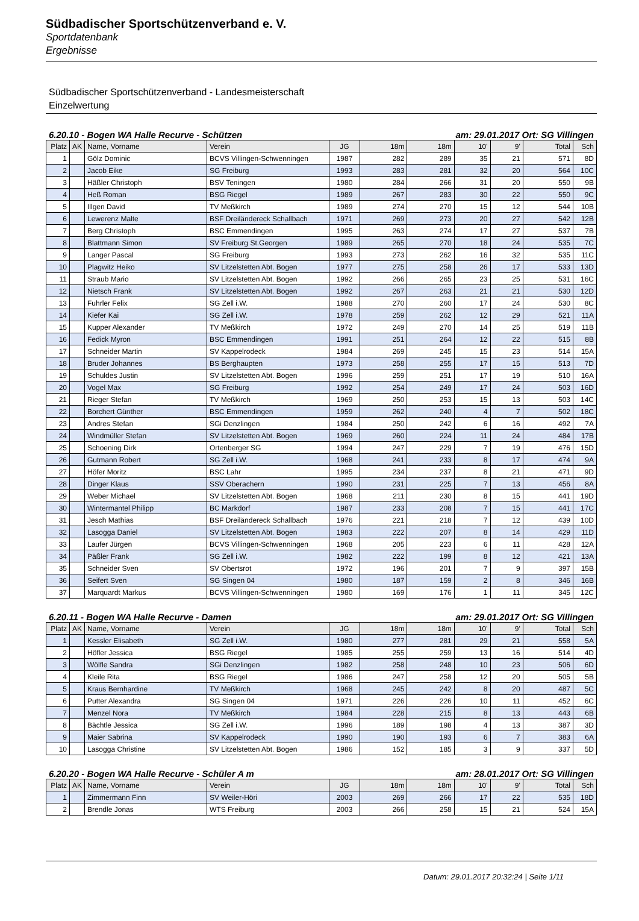Südbadischer Sportschützenverband e. V.
Sportdatenbank
Ergebnisse
Südbadischer Sportschützenverband - Landesmeisterschaft
Einzelwertung
6.20.10 - Bogen WA Halle Recurve - Schützen am: 29.01.2017 Ort: SG Villingen
| Platz | AK | Name, Vorname | Verein | JG | 18m | 18m | 10' | 9' | Total | Sch |
| --- | --- | --- | --- | --- | --- | --- | --- | --- | --- | --- |
| 1 | | Gölz Dominic | BCVS Villingen-Schwenningen | 1987 | 282 | 289 | 35 | 21 | 571 | 8D |
| 2 | | Jacob Eike | SG Freiburg | 1993 | 283 | 281 | 32 | 20 | 564 | 10C |
| 3 | | Häßler Christoph | BSV Teningen | 1980 | 284 | 266 | 31 | 20 | 550 | 9B |
| 4 | | Heß Roman | BSG Riegel | 1989 | 267 | 283 | 30 | 22 | 550 | 9C |
| 5 | | Illgen David | TV Meßkirch | 1989 | 274 | 270 | 15 | 12 | 544 | 10B |
| 6 | | Lewerenz Malte | BSF Dreiländereck Schallbach | 1971 | 269 | 273 | 20 | 27 | 542 | 12B |
| 7 | | Berg Christoph | BSC Emmendingen | 1995 | 263 | 274 | 17 | 27 | 537 | 7B |
| 8 | | Blattmann Simon | SV Freiburg St.Georgen | 1989 | 265 | 270 | 18 | 24 | 535 | 7C |
| 9 | | Langer Pascal | SG Freiburg | 1993 | 273 | 262 | 16 | 32 | 535 | 11C |
| 10 | | Plagwitz Heiko | SV Litzelstetten Abt. Bogen | 1977 | 275 | 258 | 26 | 17 | 533 | 13D |
| 11 | | Straub Mario | SV Litzelstetten Abt. Bogen | 1992 | 266 | 265 | 23 | 25 | 531 | 16C |
| 12 | | Nietsch Frank | SV Litzelstetten Abt. Bogen | 1992 | 267 | 263 | 21 | 21 | 530 | 12D |
| 13 | | Fuhrler Felix | SG Zell i.W. | 1988 | 270 | 260 | 17 | 24 | 530 | 8C |
| 14 | | Kiefer Kai | SG Zell i.W. | 1978 | 259 | 262 | 12 | 29 | 521 | 11A |
| 15 | | Kupper Alexander | TV Meßkirch | 1972 | 249 | 270 | 14 | 25 | 519 | 11B |
| 16 | | Fedick Myron | BSC Emmendingen | 1991 | 251 | 264 | 12 | 22 | 515 | 8B |
| 17 | | Schneider Martin | SV Kappelrodeck | 1984 | 269 | 245 | 15 | 23 | 514 | 15A |
| 18 | | Bruder Johannes | BS Berghaupten | 1973 | 258 | 255 | 17 | 15 | 513 | 7D |
| 19 | | Schuldes Justin | SV Litzelstetten Abt. Bogen | 1996 | 259 | 251 | 17 | 19 | 510 | 16A |
| 20 | | Vogel Max | SG Freiburg | 1992 | 254 | 249 | 17 | 24 | 503 | 16D |
| 21 | | Rieger Stefan | TV Meßkirch | 1969 | 250 | 253 | 15 | 13 | 503 | 14C |
| 22 | | Borchert Günther | BSC Emmendingen | 1959 | 262 | 240 | 4 | 7 | 502 | 18C |
| 23 | | Andres Stefan | SGi Denzlingen | 1984 | 250 | 242 | 6 | 16 | 492 | 7A |
| 24 | | Windmüller Stefan | SV Litzelstetten Abt. Bogen | 1969 | 260 | 224 | 11 | 24 | 484 | 17B |
| 25 | | Schoening Dirk | Ortenberger SG | 1994 | 247 | 229 | 7 | 19 | 476 | 15D |
| 26 | | Gutmann Robert | SG Zell i.W. | 1968 | 241 | 233 | 8 | 17 | 474 | 9A |
| 27 | | Höfer Moritz | BSC Lahr | 1995 | 234 | 237 | 8 | 21 | 471 | 9D |
| 28 | | Dinger Klaus | SSV Oberachern | 1990 | 231 | 225 | 7 | 13 | 456 | 8A |
| 29 | | Weber Michael | SV Litzelstetten Abt. Bogen | 1968 | 211 | 230 | 8 | 15 | 441 | 19D |
| 30 | | Wintermantel Philipp | BC Markdorf | 1987 | 233 | 208 | 7 | 15 | 441 | 17C |
| 31 | | Jesch Mathias | BSF Dreiländereck Schallbach | 1976 | 221 | 218 | 7 | 12 | 439 | 10D |
| 32 | | Lasogga Daniel | SV Litzelstetten Abt. Bogen | 1983 | 222 | 207 | 8 | 14 | 429 | 11D |
| 33 | | Laufer Jürgen | BCVS Villingen-Schwenningen | 1968 | 205 | 223 | 6 | 11 | 428 | 12A |
| 34 | | Päßler Frank | SG Zell i.W. | 1982 | 222 | 199 | 8 | 12 | 421 | 13A |
| 35 | | Schneider Sven | SV Obertsrot | 1972 | 196 | 201 | 7 | 9 | 397 | 15B |
| 36 | | Seifert Sven | SG Singen 04 | 1980 | 187 | 159 | 2 | 8 | 346 | 16B |
| 37 | | Marquardt Markus | BCVS Villingen-Schwenningen | 1980 | 169 | 176 | 1 | 11 | 345 | 12C |
6.20.11 - Bogen WA Halle Recurve - Damen am: 29.01.2017 Ort: SG Villingen
| Platz | AK | Name, Vorname | Verein | JG | 18m | 18m | 10' | 9' | Total | Sch |
| --- | --- | --- | --- | --- | --- | --- | --- | --- | --- | --- |
| 1 | | Kessler Elisabeth | SG Zell i.W. | 1980 | 277 | 281 | 29 | 21 | 558 | 5A |
| 2 | | Höfler Jessica | BSG Riegel | 1985 | 255 | 259 | 13 | 16 | 514 | 4D |
| 3 | | Wölfle Sandra | SGi Denzlingen | 1982 | 258 | 248 | 10 | 23 | 506 | 6D |
| 4 | | Kleile Rita | BSG Riegel | 1986 | 247 | 258 | 12 | 20 | 505 | 5B |
| 5 | | Kraus Bernhardine | TV Meßkirch | 1968 | 245 | 242 | 8 | 20 | 487 | 5C |
| 6 | | Putter Alexandra | SG Singen 04 | 1971 | 226 | 226 | 10 | 11 | 452 | 6C |
| 7 | | Menzel Nora | TV Meßkirch | 1984 | 228 | 215 | 8 | 13 | 443 | 6B |
| 8 | | Bächtle Jessica | SG Zell i.W. | 1996 | 189 | 198 | 4 | 13 | 387 | 3D |
| 9 | | Maier Sabrina | SV Kappelrodeck | 1990 | 190 | 193 | 6 | 7 | 383 | 6A |
| 10 | | Lasogga Christine | SV Litzelstetten Abt. Bogen | 1986 | 152 | 185 | 3 | 9 | 337 | 5D |
6.20.20 - Bogen WA Halle Recurve - Schüler A m am: 28.01.2017 Ort: SG Villingen
| Platz | AK | Name, Vorname | Verein | JG | 18m | 18m | 10' | 9' | Total | Sch |
| --- | --- | --- | --- | --- | --- | --- | --- | --- | --- | --- |
| 1 | | Zimmermann Finn | SV Weiler-Höri | 2003 | 269 | 266 | 17 | 22 | 535 | 18D |
| 2 | | Brendle Jonas | WTS Freiburg | 2003 | 266 | 258 | 15 | 21 | 524 | 15A |
Datum: 29.01.2017 20:32:24 | Seite 1/11